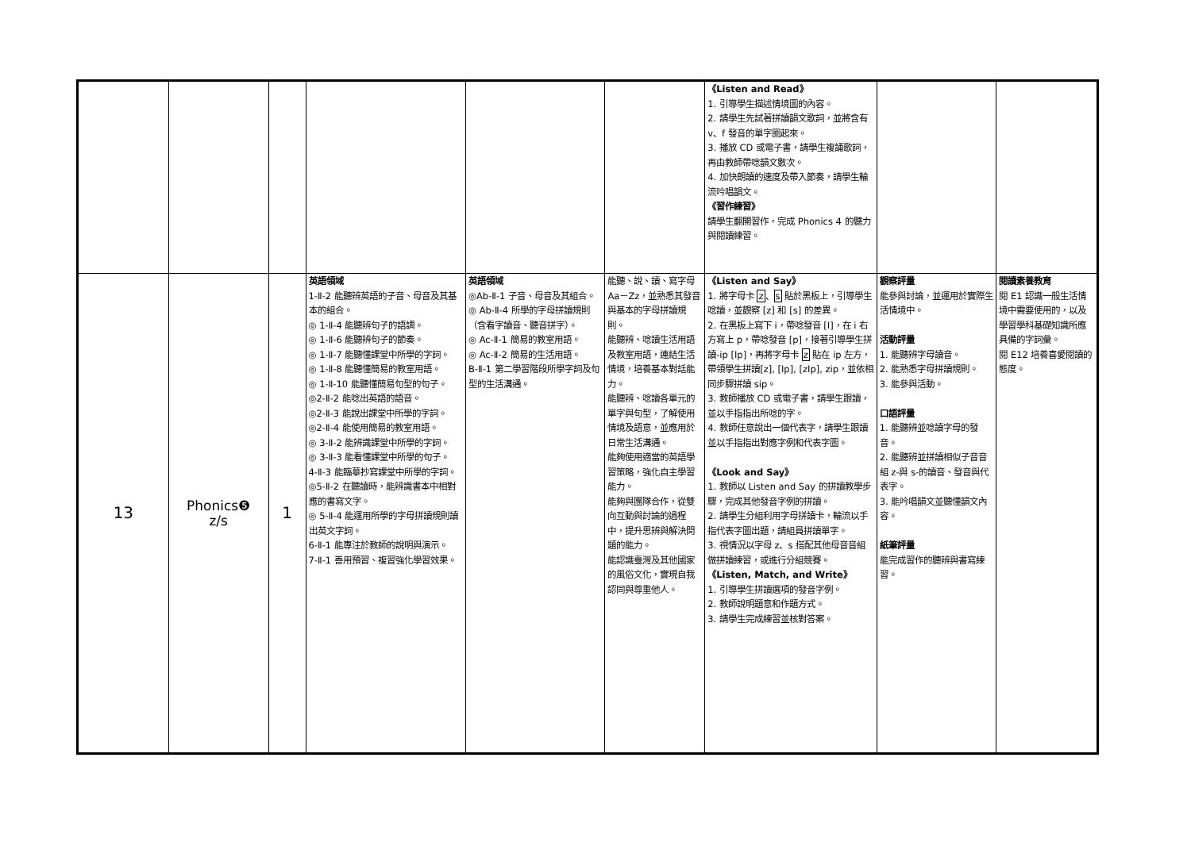| | | | | | | 《Listen and Read》 1. 引導學生描述情境圖的內容。 2. 請學生先試著拼讀韻文歌詞，並將含有 v、f 發音的單字圈起來。 3. 播放 CD 或電子書，請學生複誦歌詞，再由教師帶唸韻文數次。 4. 加快朗讀的速度及帶入節奏，請學生輪流吟唱韻文。 《習作練習》 請學生翻開習作，完成 Phonics 4 的聽力與閱讀練習。 | | |
| 13 | Phonics❺ z/s | 1 | 英語領域 1-Ⅱ-2 能聽辨英語的子音、母音及其基本的組合。 ◎ 1-Ⅱ-4 能聽辨句子的語調。 ◎ 1-Ⅱ-6 能聽辨句子的節奏。 ◎ 1-Ⅱ-7 能聽懂課堂中所學的字詞。 ◎ 1-Ⅱ-8 能聽懂簡易的教室用語。 ◎ 1-Ⅱ-10 能聽懂簡易句型的句子。 ◎2-Ⅱ-2 能唸出英語的語音。 ◎2-Ⅱ-3 能說出課堂中所學的字詞。 ◎2-Ⅱ-4 能使用簡易的教室用語。 ◎ 3-Ⅱ-2 能辨識課堂中所學的字詞。 ◎ 3-Ⅱ-3 能看懂課堂中所學的句子。 4-Ⅱ-3 能臨摹抄寫課堂中所學的字詞。 ◎5-Ⅱ-2 在聽讀時，能辨識書本中相對應的書寫文字。 ◎ 5-Ⅱ-4 能運用所學的字母拼讀規則讀出英文字詞。 6-Ⅱ-1 能專注於教師的說明與演示。 7-Ⅱ-1 善用預習、複習強化學習效果。 | 英語領域 ◎Ab-Ⅱ-1 子音、母音及其組合。 ◎ Ab-Ⅱ-4 所學的字母拼讀規則（含看字讀音、聽音拼字）。 ◎ Ac-Ⅱ-1 簡易的教室用語。 ◎ Ac-Ⅱ-2 簡易的生活用語。 B-Ⅱ-1 第二學習階段所學字詞及句型的生活溝通。 | 能聽、說、讀、寫字母 Aa－Zz，並熟悉其發音與基本的字母拼讀規則。 能聽辨、唸讀生活用語及教室用語，連結生活情境，培養基本對話能力。 能聽辨、唸讀各單元的單字與句型，了解使用情境及語意，並應用於日常生活溝通。 能夠使用適當的英語學習策略，強化自主學習能力。 能夠與團隊合作，從雙向互動與討論的過程中，提升思辨與解決問題的能力。 能認識臺灣及其他國家的風俗文化，實現自我認同與尊重他人。 | 《Listen and Say》 1. 將字母卡 z 、 s 貼於黑板上，引導學生唸讀，並觀察 [z] 和 [s] 的差異。 2. 在黑板上寫下 i，帶唸發音 [I]，在 i 右方寫上 p，帶唸發音 [p]，接著引導學生拼讀-ip [Ip]，再將字母卡 z 貼在 ip 左方，帶領學生拼讀[z], [Ip], [zIp], zip，並依相同步驟拼讀 sip。 3. 教師播放 CD 或電子書，請學生跟讀，並以手指指出所唸的字。 4. 教師任意說出一個代表字，請學生跟讀並以手指指出對應字例和代表字圖。 《Look and Say》 1. 教師以 Listen and Say 的拼讀教學步驟，完成其他發音字例的拼讀。 2. 請學生分組利用字母拼讀卡，輪流以手指代表字圖出題，請組員拼讀單字。 3. 視情況以字母 z、s 搭配其他母音音組做拼讀練習，或進行分組競賽。 《Listen, Match, and Write》 1. 引導學生拼讀選項的發音字例。 2. 教師說明題意和作題方式。 3. 請學生完成練習並核對答案。 | 觀察評量 能參與討論，並運用於實際生活情境中。 活動評量 1. 能聽辨字母讀音。 2. 能熟悉字母拼讀規則。 3. 能參與活動。 口語評量 1. 能聽辨並唸讀字母的發音。 2. 能聽辨並拼讀相似子音音組 z-與 s-的讀音、發音與代表字。 3. 能吟唱韻文並聽懂韻文內容。 紙筆評量 能完成習作的聽辨與書寫練習。 | 閱讀素養教育 閱 E1 認識一般生活情境中需要使用的，以及學習學科基礎知識所應具備的字詞彙。 閱 E12 培養喜愛閱讀的態度。 |